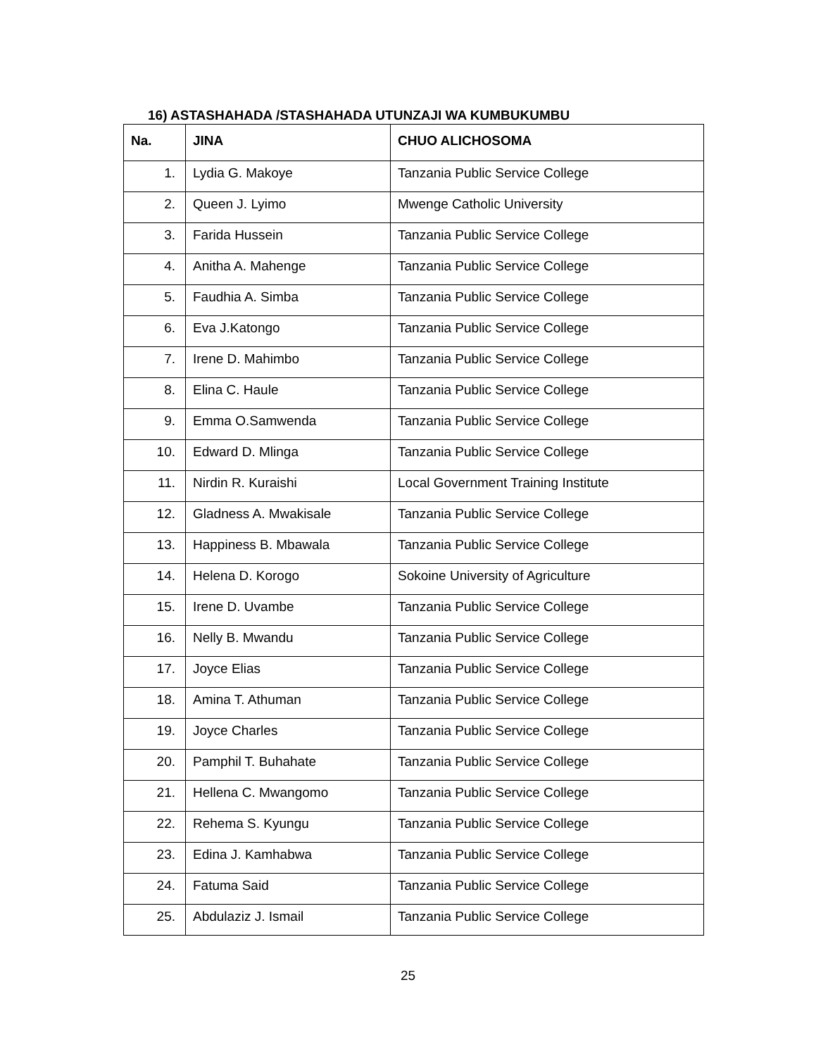16) ASTASHAHADA /STASHAHADA UTUNZAJI WA KUMBUKUMBU
| Na. | JINA | CHUO ALICHOSOMA |
| --- | --- | --- |
| 1. | Lydia G. Makoye | Tanzania Public Service College |
| 2. | Queen J. Lyimo | Mwenge Catholic University |
| 3. | Farida Hussein | Tanzania Public Service College |
| 4. | Anitha A. Mahenge | Tanzania Public Service College |
| 5. | Faudhia A. Simba | Tanzania Public Service College |
| 6. | Eva J.Katongo | Tanzania Public Service College |
| 7. | Irene D. Mahimbo | Tanzania Public Service College |
| 8. | Elina C. Haule | Tanzania Public Service College |
| 9. | Emma O.Samwenda | Tanzania Public Service College |
| 10. | Edward D. Mlinga | Tanzania Public Service College |
| 11. | Nirdin R. Kuraishi | Local Government Training Institute |
| 12. | Gladness A. Mwakisale | Tanzania Public Service College |
| 13. | Happiness B. Mbawala | Tanzania Public Service College |
| 14. | Helena D. Korogo | Sokoine University of Agriculture |
| 15. | Irene D. Uvambe | Tanzania Public Service College |
| 16. | Nelly B. Mwandu | Tanzania Public Service College |
| 17. | Joyce Elias | Tanzania Public Service College |
| 18. | Amina T. Athuman | Tanzania Public Service College |
| 19. | Joyce Charles | Tanzania Public Service College |
| 20. | Pamphil T. Buhahate | Tanzania Public Service College |
| 21. | Hellena C. Mwangomo | Tanzania Public Service College |
| 22. | Rehema S. Kyungu | Tanzania Public Service College |
| 23. | Edina J. Kamhabwa | Tanzania Public Service College |
| 24. | Fatuma Said | Tanzania Public Service College |
| 25. | Abdulaziz J. Ismail | Tanzania Public Service College |
25